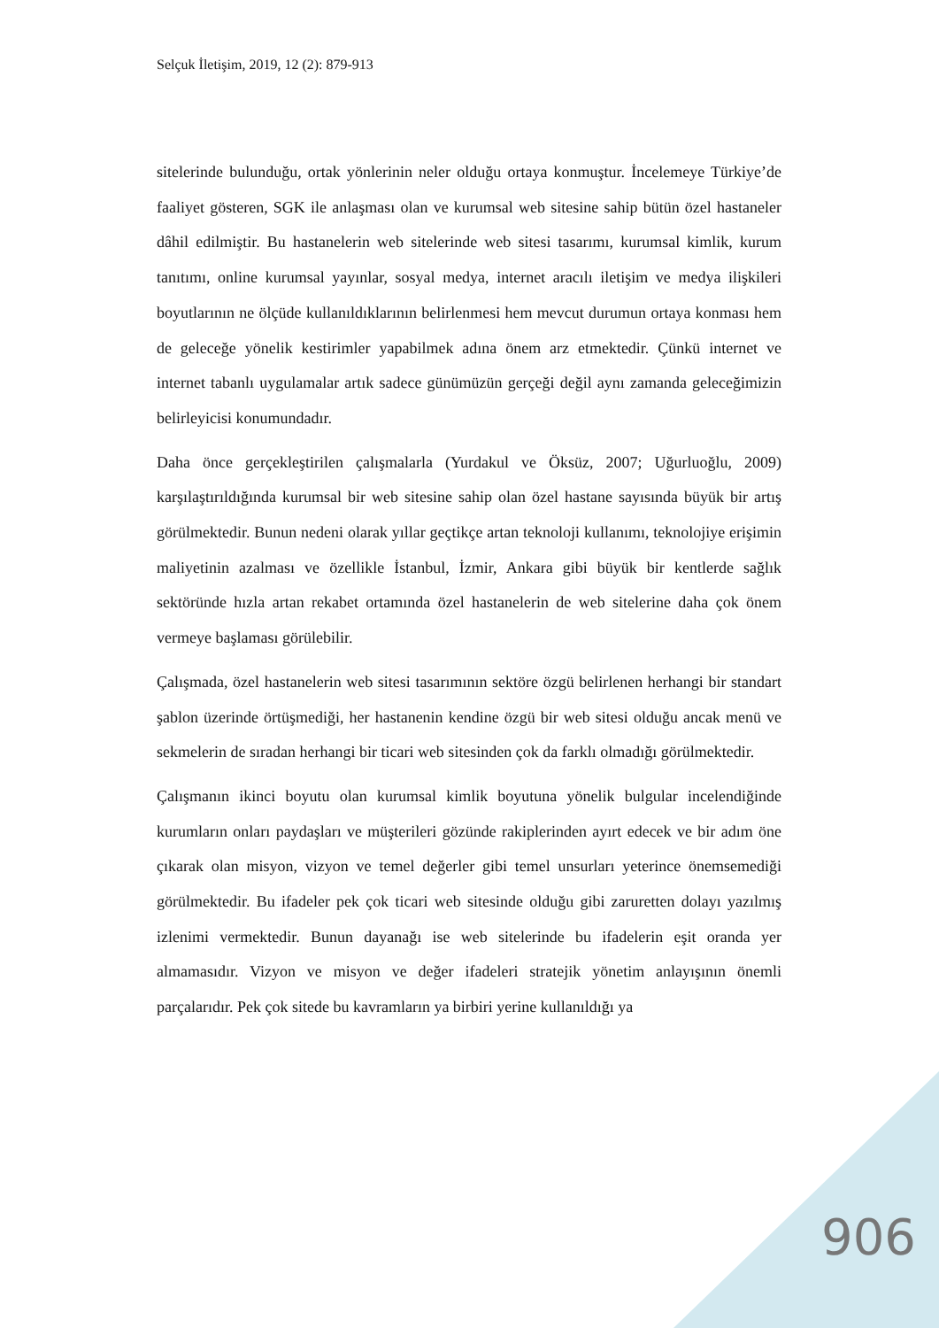Selçuk İletişim, 2019, 12 (2): 879-913
sitelerinde bulunduğu, ortak yönlerinin neler olduğu ortaya konmuştur. İncelemeye Türkiye’de faaliyet gösteren, SGK ile anlaşması olan ve kurumsal web sitesine sahip bütün özel hastaneler dâhil edilmiştir. Bu hastanelerin web sitelerinde web sitesi tasarımı, kurumsal kimlik, kurum tanıtımı, online kurumsal yayınlar, sosyal medya, internet aracılı iletişim ve medya ilişkileri boyutlarının ne ölçüde kullanıldıklarının belirlenmesi hem mevcut durumun ortaya konması hem de geleceğe yönelik kestirimler yapabilmek adına önem arz etmektedir. Çünkü internet ve internet tabanlı uygulamalar artık sadece günümüzün gerçeği değil aynı zamanda geleceğimizin belirleyicisi konumundadır.
Daha önce gerçekleştirilen çalışmalarla (Yurdakul ve Öksüz, 2007; Uğurluoğlu, 2009) karşılaştırıldığında kurumsal bir web sitesine sahip olan özel hastane sayısında büyük bir artış görülmektedir. Bunun nedeni olarak yıllar geçtikçe artan teknoloji kullanımı, teknolojiye erişimin maliyetinin azalması ve özellikle İstanbul, İzmir, Ankara gibi büyük bir kentlerde sağlık sektöründe hızla artan rekabet ortamında özel hastanelerin de web sitelerine daha çok önem vermeye başlaması görülebilir.
Çalışmada, özel hastanelerin web sitesi tasarımının sektöre özgü belirlenen herhangi bir standart şablon üzerinde örtüşmediği, her hastanenin kendine özgü bir web sitesi olduğu ancak menü ve sekmelerin de sıradan herhangi bir ticari web sitesinden çok da farklı olmadığı görülmektedir.
Çalışmanın ikinci boyutu olan kurumsal kimlik boyutuna yönelik bulgular incelendiğinde kurumların onları paydaşları ve müşterileri gözünde rakiplerinden ayırt edecek ve bir adım öne çıkarak olan misyon, vizyon ve temel değerler gibi temel unsurları yeterince önemsemediği görülmektedir. Bu ifadeler pek çok ticari web sitesinde olduğu gibi zaruretten dolayı yazılmış izlenimi vermektedir. Bunun dayanağı ise web sitelerinde bu ifadelerin eşit oranda yer almamasıdır. Vizyon ve misyon ve değer ifadeleri stratejik yönetim anlayışının önemli parçalarıdır. Pek çok sitede bu kavramların ya birbiri yerine kullanıldığı ya
906